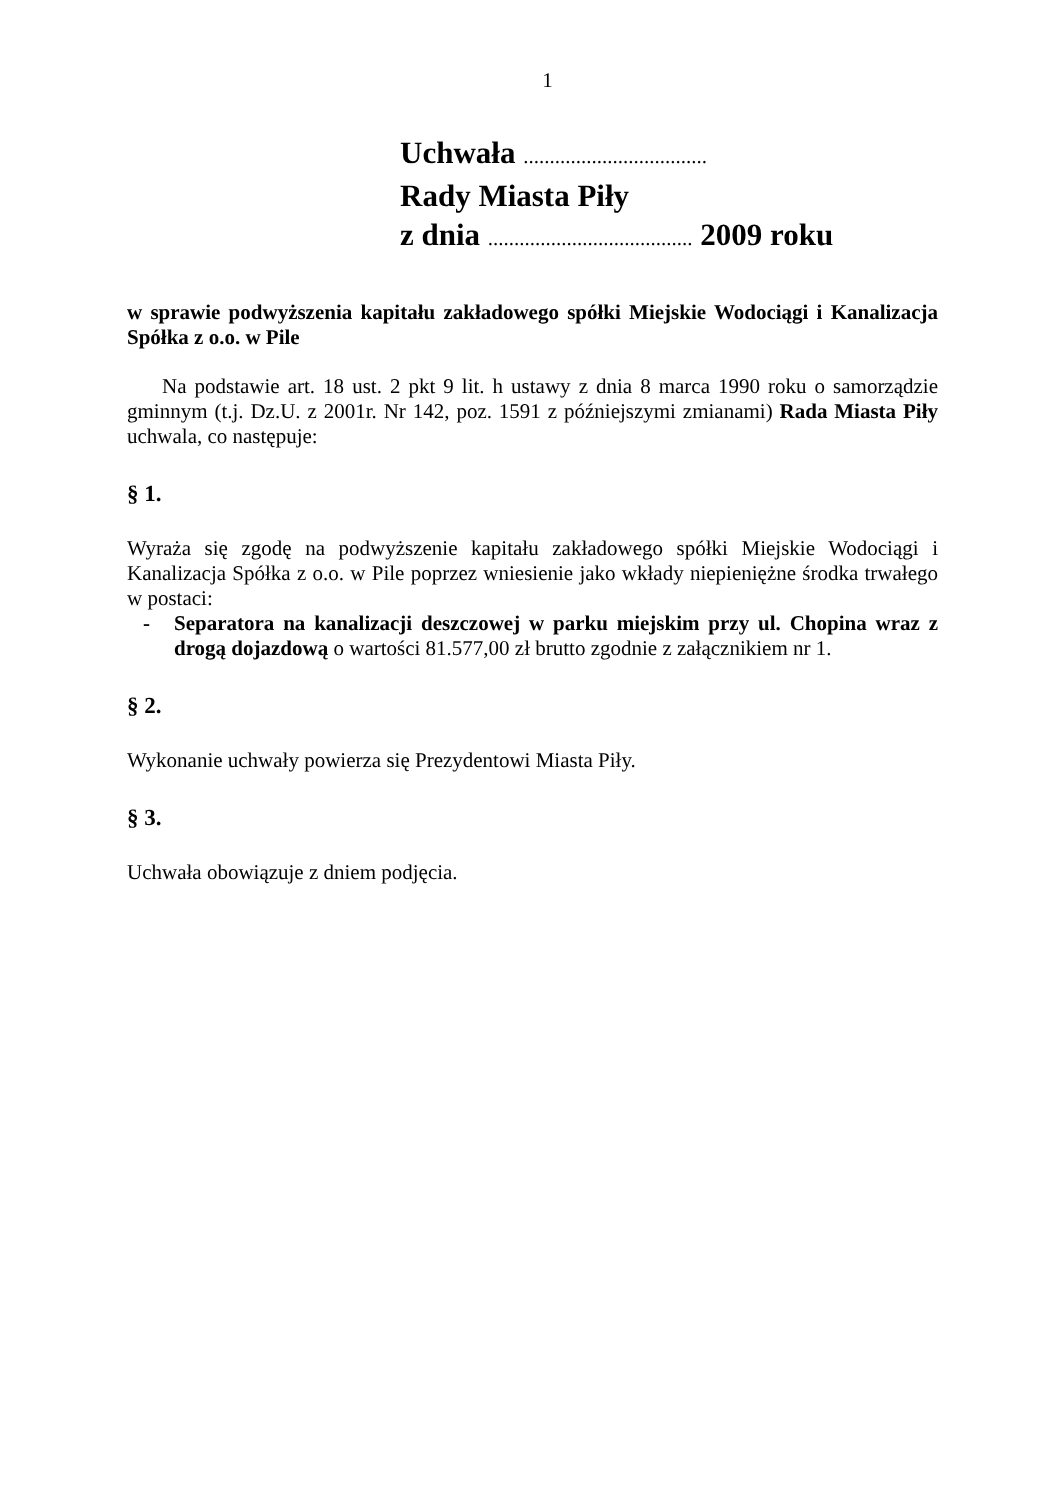1
Uchwała ...................................
Rady Miasta Piły
z dnia ....................................... 2009 roku
w sprawie podwyższenia kapitału zakładowego spółki Miejskie Wodociągi i Kanalizacja Spółka z o.o. w Pile
Na podstawie art. 18 ust. 2 pkt 9 lit. h ustawy z dnia 8 marca 1990 roku o samorządzie gminnym (t.j. Dz.U. z 2001r. Nr 142, poz. 1591 z późniejszymi zmianami) Rada Miasta Piły uchwala, co następuje:
§ 1.
Wyraża się zgodę na podwyższenie kapitału zakładowego spółki Miejskie Wodociągi i Kanalizacja Spółka z o.o. w Pile poprzez wniesienie jako wkłady niepieniężne środka trwałego w postaci:
- Separatora na kanalizacji deszczowej w parku miejskim przy ul. Chopina wraz z drogą dojazdową o wartości 81.577,00 zł brutto zgodnie z załącznikiem nr 1.
§ 2.
Wykonanie uchwały powierza się Prezydentowi Miasta Piły.
§ 3.
Uchwała obowiązuje z dniem podjęcia.